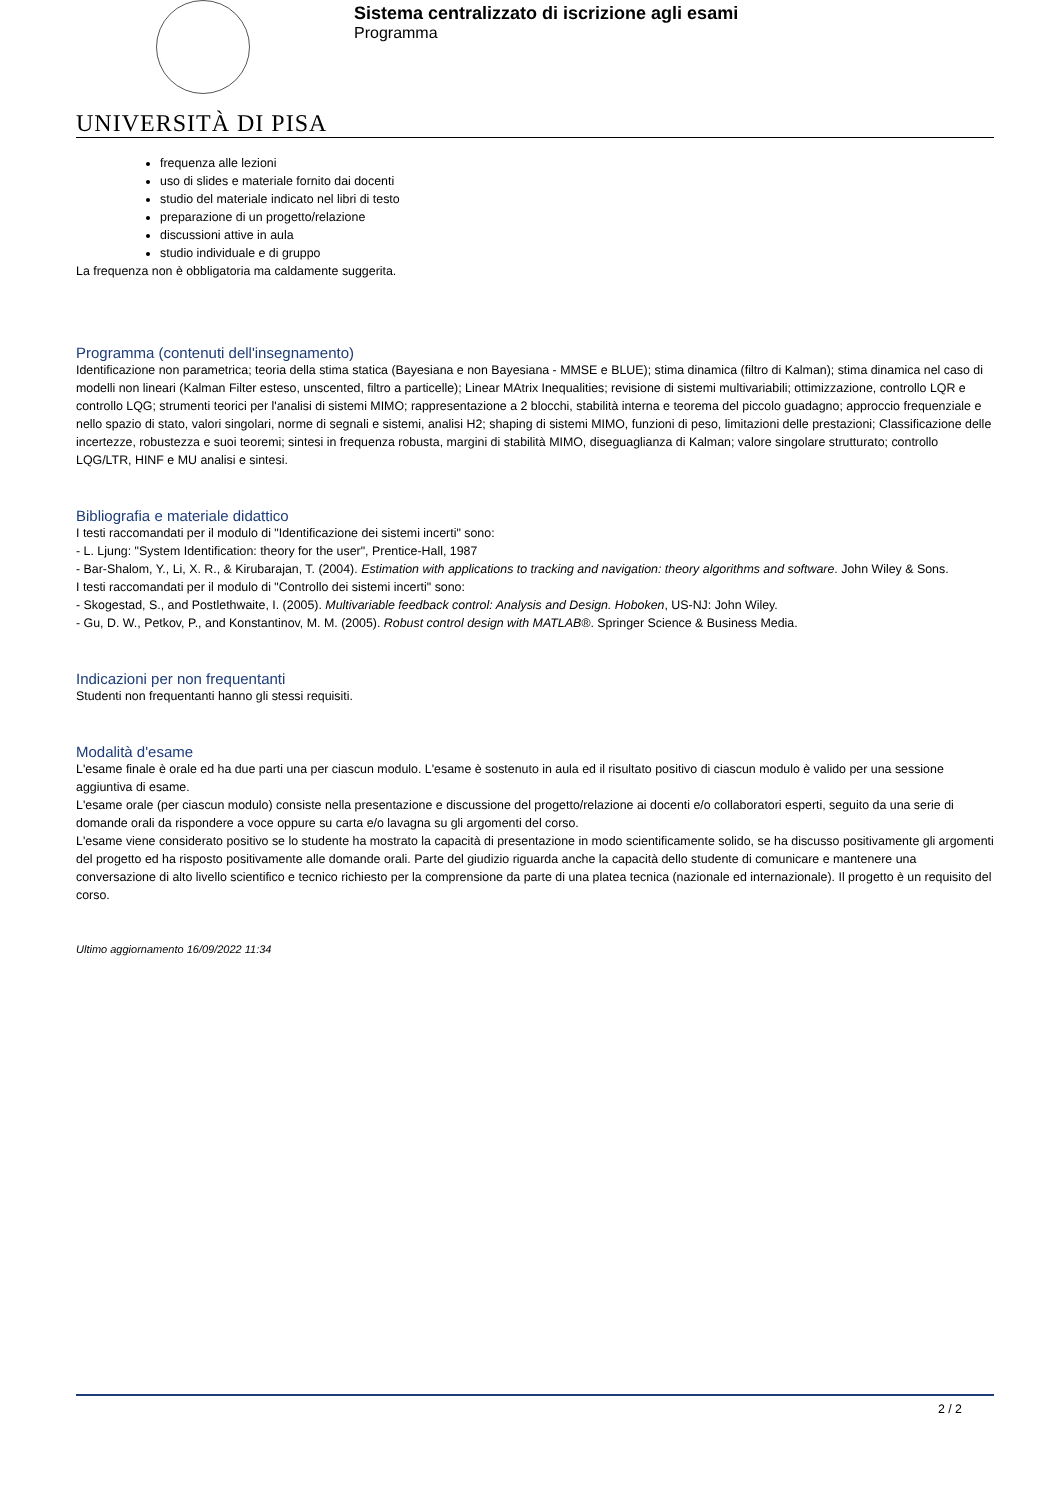UNIVERSITÀ DI PISA
Sistema centralizzato di iscrizione agli esami
Programma
frequenza alle lezioni
uso di slides e materiale fornito dai docenti
studio del materiale indicato nel libri di testo
preparazione di un progetto/relazione
discussioni attive in aula
studio individuale e di gruppo
La frequenza non è obbligatoria ma caldamente suggerita.
Programma (contenuti dell'insegnamento)
Identificazione non parametrica; teoria della stima statica (Bayesiana e non Bayesiana - MMSE e BLUE); stima dinamica (filtro di Kalman); stima dinamica nel caso di modelli non lineari (Kalman Filter esteso, unscented, filtro a particelle); Linear MAtrix Inequalities; revisione di sistemi multivariabili; ottimizzazione, controllo LQR e controllo LQG; strumenti teorici per l'analisi di sistemi MIMO; rappresentazione a 2 blocchi, stabilità interna e teorema del piccolo guadagno; approccio frequenziale e nello spazio di stato, valori singolari, norme di segnali e sistemi, analisi H2; shaping di sistemi MIMO, funzioni di peso, limitazioni delle prestazioni; Classificazione delle incertezze, robustezza e suoi teoremi; sintesi in frequenza robusta, margini di stabilità MIMO, diseguaglianza di Kalman; valore singolare strutturato; controllo LQG/LTR, HINF e MU analisi e sintesi.
Bibliografia e materiale didattico
I testi raccomandati per il modulo di "Identificazione dei sistemi incerti" sono:
- L. Ljung: "System Identification: theory for the user", Prentice-Hall, 1987
- Bar-Shalom, Y., Li, X. R., & Kirubarajan, T. (2004). Estimation with applications to tracking and navigation: theory algorithms and software. John Wiley & Sons.
I testi raccomandati per il modulo di "Controllo dei sistemi incerti" sono:
- Skogestad, S., and Postlethwaite, I. (2005). Multivariable feedback control: Analysis and Design. Hoboken, US-NJ: John Wiley.
- Gu, D. W., Petkov, P., and Konstantinov, M. M. (2005). Robust control design with MATLAB®. Springer Science & Business Media.
Indicazioni per non frequentanti
Studenti non frequentanti hanno gli stessi requisiti.
Modalità d'esame
L'esame finale è orale ed ha due parti una per ciascun modulo. L'esame è sostenuto in aula ed il risultato positivo di ciascun modulo è valido per una sessione aggiuntiva di esame.
L'esame orale (per ciascun modulo) consiste nella presentazione e discussione del progetto/relazione ai docenti e/o collaboratori esperti, seguito da una serie di domande orali da rispondere a voce oppure su carta e/o lavagna su gli argomenti del corso.
L'esame viene considerato positivo se lo studente ha mostrato la capacità di presentazione in modo scientificamente solido, se ha discusso positivamente gli argomenti del progetto ed ha risposto positivamente alle domande orali. Parte del giudizio riguarda anche la capacità dello studente di comunicare e mantenere una conversazione di alto livello scientifico e tecnico richiesto per la comprensione da parte di una platea tecnica (nazionale ed internazionale). Il progetto è un requisito del corso.
Ultimo aggiornamento 16/09/2022 11:34
2 / 2